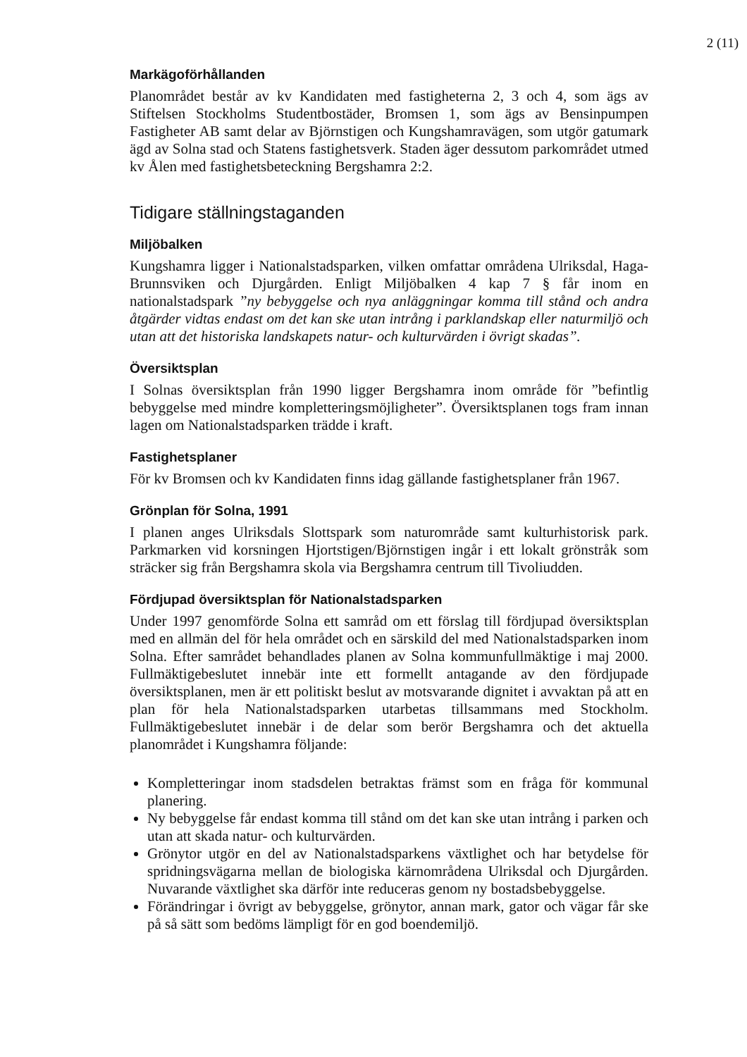2 (11)
Markägoförhållanden
Planområdet består av kv Kandidaten med fastigheterna 2, 3 och 4, som ägs av Stiftelsen Stockholms Studentbostäder, Bromsen 1, som ägs av Bensinpumpen Fastigheter AB samt delar av Björnstigen och Kungshamravägen, som utgör gatumark ägd av Solna stad och Statens fastighetsverk. Staden äger dessutom parkområdet utmed kv Ålen med fastighetsbeteckning Bergshamra 2:2.
Tidigare ställningstaganden
Miljöbalken
Kungshamra ligger i Nationalstadsparken, vilken omfattar områdena Ulriksdal, Haga-Brunnsviken och Djurgården. Enligt Miljöbalken 4 kap 7 § får inom en nationalstadspark ”ny bebyggelse och nya anläggningar komma till stånd och andra åtgärder vidtas endast om det kan ske utan intrång i parklandskap eller naturmiljö och utan att det historiska landskapets natur- och kulturvärden i övrigt skadas”.
Översiktsplan
I Solnas översiktsplan från 1990 ligger Bergshamra inom område för ”befintlig bebyggelse med mindre kompletteringsmöjligheter”. Översiktsplanen togs fram innan lagen om Nationalstadsparken trädde i kraft.
Fastighetsplaner
För kv Bromsen och kv Kandidaten finns idag gällande fastighetsplaner från 1967.
Grönplan för Solna, 1991
I planen anges Ulriksdals Slottspark som naturområde samt kulturhistorisk park. Parkmarken vid korsningen Hjortstigen/Björnstigen ingår i ett lokalt grönstråk som sträcker sig från Bergshamra skola via Bergshamra centrum till Tivoliudden.
Fördjupad översiktsplan för Nationalstadsparken
Under 1997 genomförde Solna ett samråd om ett förslag till fördjupad översiktsplan med en allmän del för hela området och en särskild del med Nationalstadsparken inom Solna. Efter samrådet behandlades planen av Solna kommunfullmäktige i maj 2000. Fullmäktigebeslutet innebär inte ett formellt antagande av den fördjupade översiktsplanen, men är ett politiskt beslut av motsvarande dignitet i avvaktan på att en plan för hela Nationalstadsparken utarbetas tillsammans med Stockholm. Fullmäktigebeslutet innebär i de delar som berör Bergshamra och det aktuella planområdet i Kungshamra följande:
Kompletteringar inom stadsdelen betraktas främst som en fråga för kommunal planering.
Ny bebyggelse får endast komma till stånd om det kan ske utan intrång i parken och utan att skada natur- och kulturvärden.
Grönytor utgör en del av Nationalstadsparkens växtlighet och har betydelse för spridningsvägarna mellan de biologiska kärnområdena Ulriksdal och Djurgården. Nuvarande växtlighet ska därför inte reduceras genom ny bostadsbebyggelse.
Förändringar i övrigt av bebyggelse, grönytor, annan mark, gator och vägar får ske på så sätt som bedöms lämpligt för en god boendemiljö.